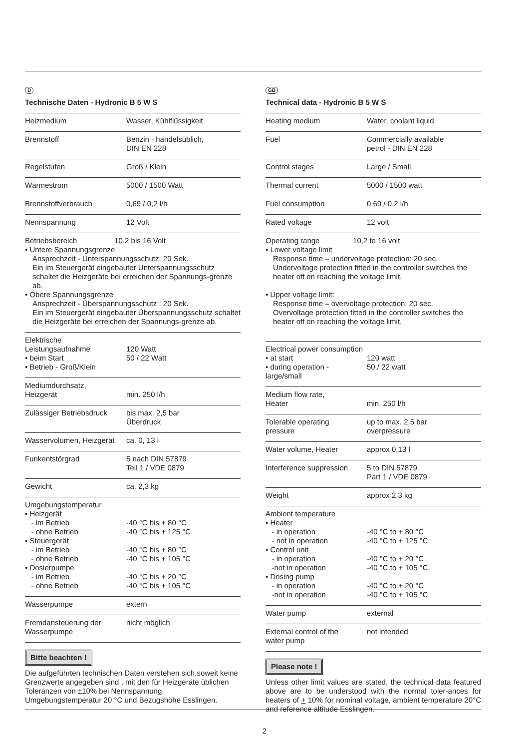D
Technische Daten - Hydronic B 5 W S
| Heizmedium | Wasser, Kühlflüssigkeit |
| Brennstoff | Benzin - handelsüblich, DIN EN 228 |
| Regelstufen | Groß / Klein |
| Wärmestrom | 5000 / 1500 Watt |
| Brennstoffverbrauch | 0,69 / 0,2 l/h |
| Nennspannung | 12 Volt |
| Betriebsbereich 10,2 bis 16 Volt • Untere Spannungsgrenze Ansprechzeit - Unterspannungsschutz: 20 Sek. Ein im Steuergerät eingebauter Unterspannungsschutz schaltet die Heizgeräte bei erreichen der Spannungs-grenze ab. • Obere Spannungsgrenze Ansprechzeit - Überspannungsschutz : 20 Sek. Ein im Steuergerät eingebauter Überspannungsschutz schaltet die Heizgeräte bei erreichen der Spannungs-grenze ab. | |
| Elektrische Leistungsaufnahme • beim Start • Betrieb - Groß/Klein | 120 Watt 50 / 22 Watt |
| Mediumdurchsatz, Heizgerät | min. 250 l/h |
| Zulässiger Betriebsdruck | bis max. 2,5 bar Überdruck |
| Wasservolumen, Heizgerät | ca. 0, 13 l |
| Funkentstörgrad | 5 nach DIN 57879 Teil 1 / VDE 0879 |
| Gewicht | ca. 2,3 kg |
| Umgebungstemperatur • Heizgerät - im Betrieb - ohne Betrieb • Steuergerät - im Betrieb - ohne Betrieb • Dosierpumpe - im Betrieb - ohne Betrieb | -40 °C bis + 80 °C -40 °C bis + 125 °C -40 °C bis + 80 °C -40 °C bis + 105 °C -40 °C bis + 20 °C -40 °C bis + 105 °C |
| Wasserpumpe | extern |
| Fremdansteuerung der Wasserpumpe | nicht möglich |
Bitte beachten !
Die aufgeführten technischen Daten verstehen sich,soweit keine Grenzwerte angegeben sind , mit den für Heizgeräte üblichen Toleranzen von ±10% bei Nennspannung, Umgebungstemperatur 20 °C und Bezugshöhe Esslingen.
GB
Technical data - Hydronic B 5 W S
| Heating medium | Water, coolant liquid |
| Fuel | Commercially available petrol - DIN EN 228 |
| Control stages | Large / Small |
| Thermal current | 5000 / 1500 watt |
| Fuel consumption | 0,69 / 0,2 l/h |
| Rated voltage | 12 volt |
| Operating range 10,2 to 16 volt • Lower voltage limit Response time – undervoltage protection: 20 sec. Undervoltage protection fitted in the controller switches the heater off on reaching the voltage limit. • Upper voltage limit: Response time – overvoltage protection: 20 sec. Overvoltage protection fitted in the controller switches the heater off on reaching the voltage limit. | |
| Electrical power consumption • at start • during operation - large/small | 120 watt 50 / 22 watt |
| Medium flow rate, Heater | min. 250 l/h |
| Tolerable operating pressure | up to max. 2.5 bar overpressure |
| Water volume, Heater | approx 0,13 l |
| Interference suppression | 5 to DIN 57879 Part 1 / VDE 0879 |
| Weight | approx 2,3 kg |
| Ambient temperature • Heater - in operation - not in operation • Control unit - in operation -not in operation • Dosing pump - in operation -not in operation | -40 °C to + 80 °C -40 °C to + 125 °C -40 °C to + 20 °C -40 °C to + 105 °C -40 °C to + 20 °C -40 °C to + 105 °C |
| Water pump | external |
| External control of the water pump | not intended |
Please note !
Unless other limit values are stated, the technical data featured above are to be understood with the normal toler-ances for heaters of + 10% for nominal voltage, ambient temperature 20°C and reference altitude Esslingen.
2